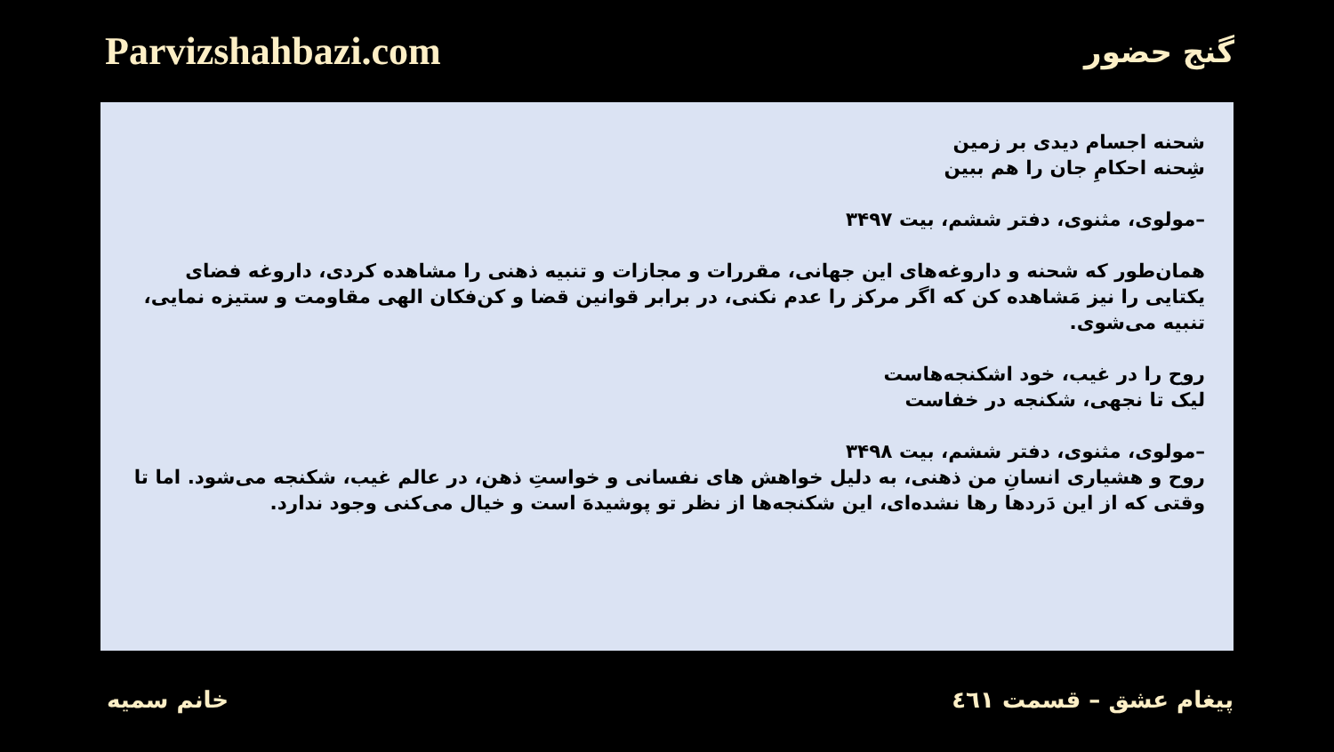Parvizshahbazi.com
گنج حضور
شحنه اجسام دیدی بر زمین
شِحنه احکامِ جان را هم ببین
–مولوی، مثنوی، دفتر ششم، بیت ۳۴۹۷
همان‌طور که شحنه و داروغه‌های این جهانی، مقررات و مجازات و تنبیه ذهنی را مشاهده کردی، داروغه فضای یکتایی را نیز مَشاهده کن که اگر مرکز را عدم نکنی، در برابر قوانین قضا و کن‌فکان الهی مقاومت و ستیزه نمایی، تنبیه می‌شوی.
روح را در غیب، خود اشکنجه‌هاست
لیک تا نجهی، شکنجه در خفاست
–مولوی، مثنوی، دفتر ششم، بیت ۳۴۹۸
روح و هشیاری انسانِ من ذهنی، به دلیل خواهش های نفسانی و خواستِ ذهن، در عالم غیب، شکنجه می‌شود. اما تا وقتی که از این دَردها رها نشده‌ای، این شکنجه‌ها از نظر تو پوشیدهَ است و خیال می‌کنی وجود ندارد.
خانم سمیه پیغام عشق – قسمت ٤٦١